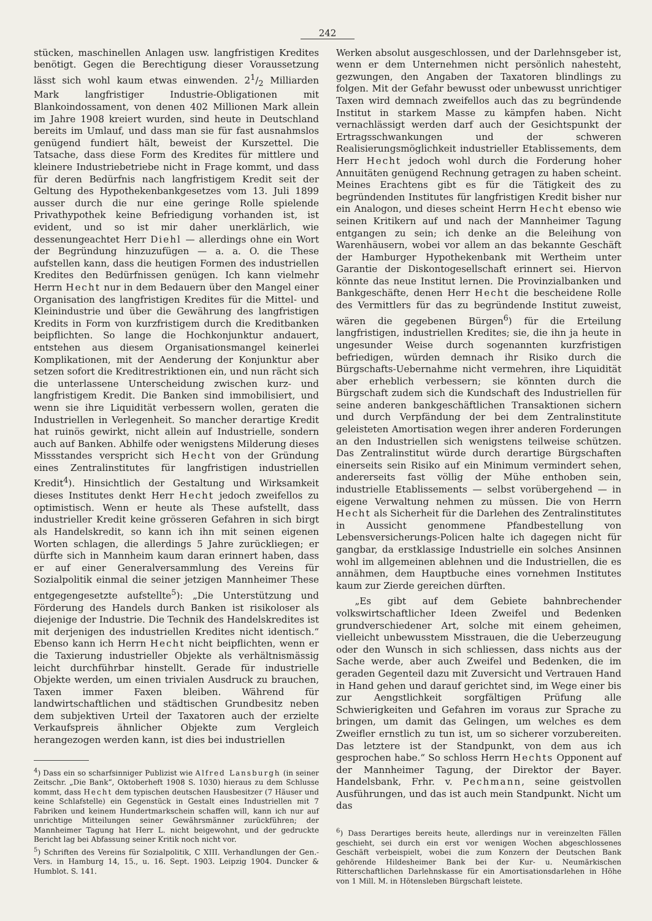242
stücken, maschinellen Anlagen usw. langfristigen Kredites benötigt. Gegen die Berechtigung dieser Voraussetzung lässt sich wohl kaum etwas einwenden. 21/2 Milliarden Mark langfristiger Industrie-Obligationen mit Blankoindossament, von denen 402 Millionen Mark allein im Jahre 1908 kreiert wurden, sind heute in Deutschland bereits im Umlauf, und dass man sie für fast ausnahmslos genügend fundiert hält, beweist der Kurszettel. Die Tatsache, dass diese Form des Kredites für mittlere und kleinere Industriebetriebe nicht in Frage kommt, und dass für deren Bedürfnis nach langfristigem Kredit seit der Geltung des Hypothekenbankgesetzes vom 13. Juli 1899 ausser durch die nur eine geringe Rolle spielende Privathypothek keine Befriedigung vorhanden ist, ist evident, und so ist mir daher unerklärlich, wie dessenungeachtet Herr Diehl — allerdings ohne ein Wort der Begründung hinzuzufügen — a. a. O. die These aufstellen kann, dass die heutigen Formen des industriellen Kredites den Bedürfnissen genügen. Ich kann vielmehr Herrn Hecht nur in dem Bedauern über den Mangel einer Organisation des langfristigen Kredites für die Mittel- und Kleinindustrie und über die Gewährung des langfristigen Kredits in Form von kurzfristigem durch die Kreditbanken beipflichten. So lange die Hochkonjunktur andauert, entstehen aus diesem Organisationsmangel keinerlei Komplikationen, mit der Aenderung der Konjunktur aber setzen sofort die Kreditrestriktionen ein, und nun rächt sich die unterlassene Unterscheidung zwischen kurz- und langfristigem Kredit. Die Banken sind immobilisiert, und wenn sie ihre Liquidität verbessern wollen, geraten die Industriellen in Verlegenheit. So mancher derartige Kredit hat ruinös gewirkt, nicht allein auf Industrielle, sondern auch auf Banken. Abhilfe oder wenigstens Milderung dieses Missstandes verspricht sich Hecht von der Gründung eines Zentralinstitutes für langfristigen industriellen Kredit<sup>4</sup>). Hinsichtlich der Gestaltung und Wirksamkeit dieses Institutes denkt Herr Hecht jedoch zweifellos zu optimistisch. Wenn er heute als These aufstellt, dass industrieller Kredit keine grösseren Gefahren in sich birgt als Handelskredit, so kann ich ihn mit seinen eigenen Worten schlagen, die allerdings 5 Jahre zurückliegen; er dürfte sich in Mannheim kaum daran erinnert haben, dass er auf einer Generalversammlung des Vereins für Sozialpolitik einmal die seiner jetzigen Mannheimer These entgegengesetzte aufstellte<sup>5</sup>): „Die Unterstützung und Förderung des Handels durch Banken ist risikoloser als diejenige der Industrie. Die Technik des Handelskredites ist mit derjenigen des industriellen Kredites nicht identisch.“ Ebenso kann ich Herrn Hecht nicht beipflichten, wenn er die Taxierung industrieller Objekte als verhältnismässig leicht durchführbar hinstellt. Gerade für industrielle Objekte werden, um einen trivialen Ausdruck zu brauchen, Taxen immer Faxen bleiben. Während für landwirtschaftlichen und städtischen Grundbesitz neben dem subjektiven Urteil der Taxatoren auch der erzielte Verkaufspreis ähnlicher Objekte zum Vergleich herangezogen werden kann, ist dies bei industriellen
<sup>4</sup>) Dass ein so scharfsinniger Publizist wie Alfred Lansburgh (in seiner Zeitschr. „Die Bank“, Oktoberheft 1908 S. 1030) hieraus zu dem Schlusse kommt, dass Hecht dem typischen deutschen Hausbesitzer (7 Häuser und keine Schlafstelle) ein Gegenstück in Gestalt eines Industriellen mit 7 Fabriken und keinem Hundertmarkschein schaffen will, kann ich nur auf unrichtige Mitteilungen seiner Gewährsmänner zurückführen; der Mannheimer Tagung hat Herr L. nicht beigewohnt, und der gedruckte Bericht lag bei Abfassung seiner Kritik noch nicht vor.
<sup>5</sup>) Schriften des Vereins für Sozialpolitik, C XIII. Verhandlungen der Gen.-Vers. in Hamburg 14, 15., u. 16. Sept. 1903. Leipzig 1904. Duncker & Humblot. S. 141.
Werken absolut ausgeschlossen, und der Darlehnsgeber ist, wenn er dem Unternehmen nicht persönlich nahesteht, gezwungen, den Angaben der Taxatoren blindlings zu folgen. Mit der Gefahr bewusst oder unbewusst unrichtiger Taxen wird demnach zweifellos auch das zu begründende Institut in starkem Masse zu kämpfen haben. Nicht vernachlässigt werden darf auch der Gesichtspunkt der Ertragsschwankungen und der schweren Realisierungsmöglichkeit industrieller Etablissements, dem Herr Hecht jedoch wohl durch die Forderung hoher Annuitäten genügend Rechnung getragen zu haben scheint. Meines Erachtens gibt es für die Tätigkeit des zu begründenden Institutes für langfristigen Kredit bisher nur ein Analogon, und dieses scheint Herrn Hecht ebenso wie seinen Kritikern auf und nach der Mannheimer Tagung entgangen zu sein; ich denke an die Beleihung von Warenhäusern, wobei vor allem an das bekannte Geschäft der Hamburger Hypothekenbank mit Wertheim unter Garantie der Diskontogesellschaft erinnert sei. Hiervon könnte das neue Institut lernen. Die Provinzialbanken und Bankgeschäfte, denen Herr Hecht die bescheidene Rolle des Vermittlers für das zu begründende Institut zuweist, wären die gegebenen Bürgen<sup>6</sup>) für die Erteilung langfristigen, industriellen Kredites; sie, die ihn ja heute in ungesunder Weise durch sogenannten kurzfristigen befriedigen, würden demnach ihr Risiko durch die Bürgschafts-Uebernahme nicht vermehren, ihre Liquidität aber erheblich verbessern; sie könnten durch die Bürgschaft zudem sich die Kundschaft des Industriellen für seine anderen bankgeschäftlichen Transaktionen sichern und durch Verpfändung der bei dem Zentralinstitute geleisteten Amortisation wegen ihrer anderen Forderungen an den Industriellen sich wenigstens teilweise schützen. Das Zentralinstitut würde durch derartige Bürgschaften einerseits sein Risiko auf ein Minimum vermindert sehen, andererseits fast völlig der Mühe enthoben sein, industrielle Etablissements — selbst vorübergehend — in eigene Verwaltung nehmen zu müssen. Die von Herrn Hecht als Sicherheit für die Darlehen des Zentralinstitutes in Aussicht genommene Pfandbestellung von Lebensversicherungs-Policen halte ich dagegen nicht für gangbar, da erstklassige Industrielle ein solches Ansinnen wohl im allgemeinen ablehnen und die Industriellen, die es annähmen, dem Hauptbuche eines vornehmen Institutes kaum zur Zierde gereichen dürften.
„Es gibt auf dem Gebiete bahnbrechender volkswirtschaftlicher Ideen Zweifel und Bedenken grundverschiedener Art, solche mit einem geheimen, vielleicht unbewusstem Misstrauen, die die Ueberzeugung oder den Wunsch in sich schliessen, dass nichts aus der Sache werde, aber auch Zweifel und Bedenken, die im geraden Gegenteil dazu mit Zuversicht und Vertrauen Hand in Hand gehen und darauf gerichtet sind, im Wege einer bis zur Aengstlichkeit sorgfältigen Prüfung alle Schwierigkeiten und Gefahren im voraus zur Sprache zu bringen, um damit das Gelingen, um welches es dem Zweifler ernstlich zu tun ist, um so sicherer vorzubereiten. Das letztere ist der Standpunkt, von dem aus ich gesprochen habe.“ So schloss Herrn Hechts Opponent auf der Mannheimer Tagung, der Direktor der Bayer. Handelsbank, Frhr. v. Pechmann, seine geistvollen Ausführungen, und das ist auch mein Standpunkt. Nicht um das
<sup>6</sup>) Dass Derartiges bereits heute, allerdings nur in vereinzelten Fällen geschieht, sei durch ein erst vor wenigen Wochen abgeschlossenes Geschäft verbeispielt, wobei die zum Konzern der Deutschen Bank gehörende Hildesheimer Bank bei der Kur- u. Neumärkischen Ritterschaftlichen Darlehnskasse für ein Amortisationsdarlehen in Höhe von 1 Mill. M. in Hötensleben Bürgschaft leistete.